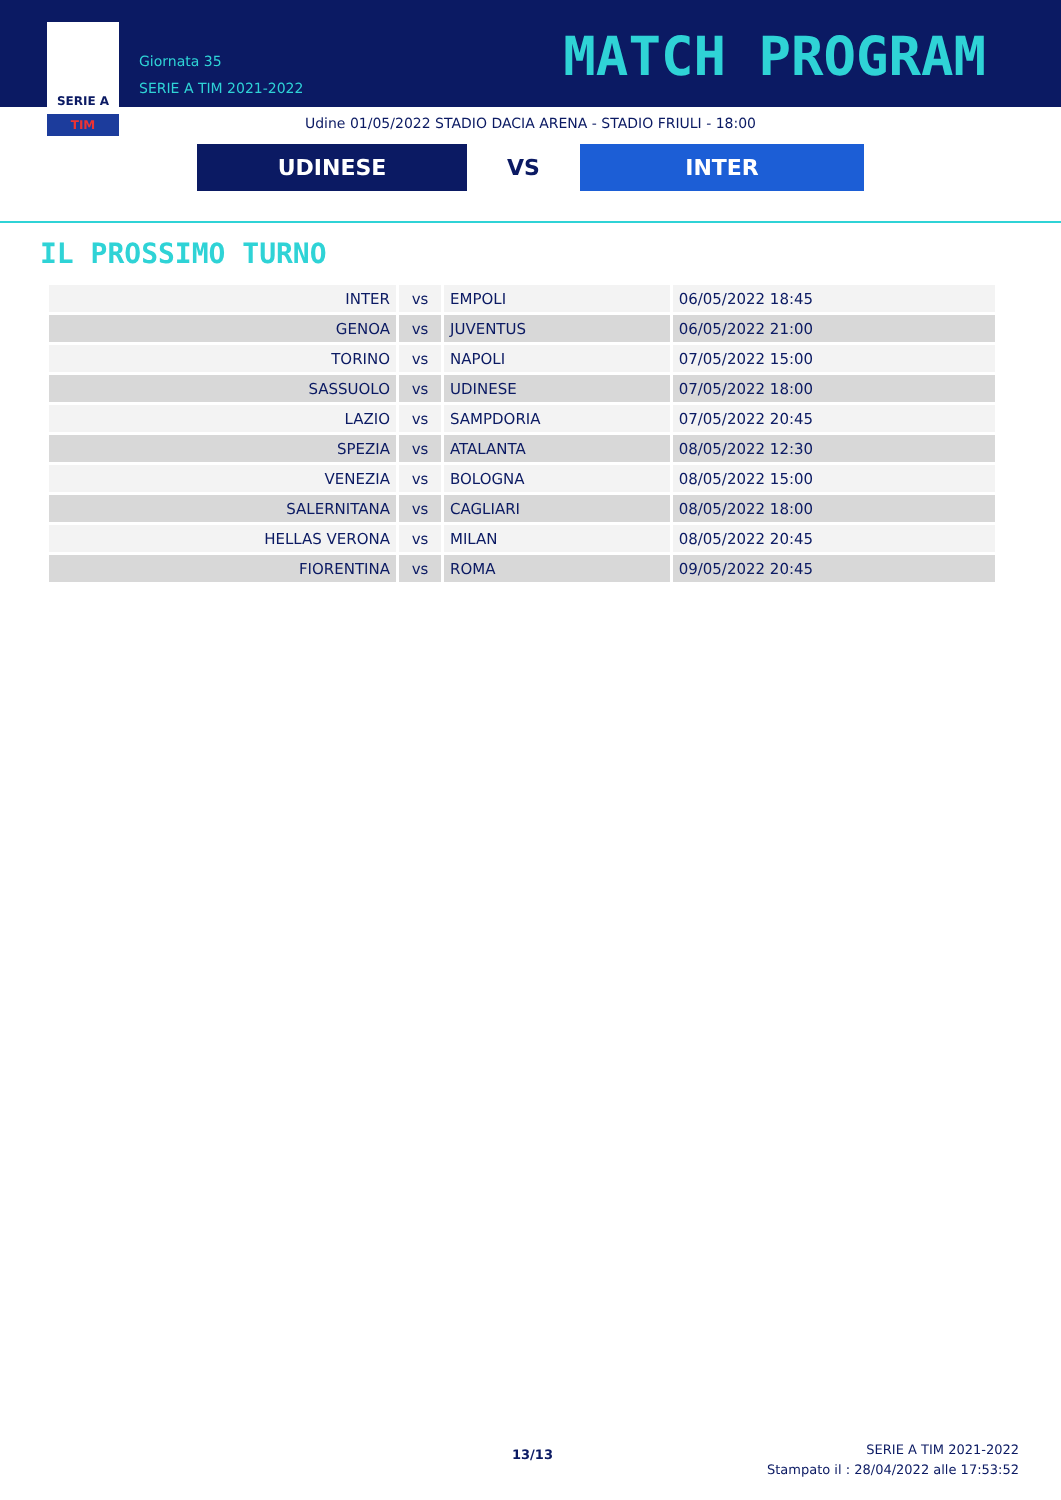SERIE A
TIM
Giornata 35
SERIE A TIM 2021-2022
MATCH PROGRAM
Udine 01/05/2022 STADIO DACIA ARENA - STADIO FRIULI - 18:00
UDINESE
VS
INTER
IL PROSSIMO TURNO
| INTER | vs | EMPOLI | 06/05/2022 18:45 |
| GENOA | vs | JUVENTUS | 06/05/2022 21:00 |
| TORINO | vs | NAPOLI | 07/05/2022 15:00 |
| SASSUOLO | vs | UDINESE | 07/05/2022 18:00 |
| LAZIO | vs | SAMPDORIA | 07/05/2022 20:45 |
| SPEZIA | vs | ATALANTA | 08/05/2022 12:30 |
| VENEZIA | vs | BOLOGNA | 08/05/2022 15:00 |
| SALERNITANA | vs | CAGLIARI | 08/05/2022 18:00 |
| HELLAS VERONA | vs | MILAN | 08/05/2022 20:45 |
| FIORENTINA | vs | ROMA | 09/05/2022 20:45 |
13/13
SERIE A TIM 2021-2022
Stampato il : 28/04/2022 alle 17:53:52